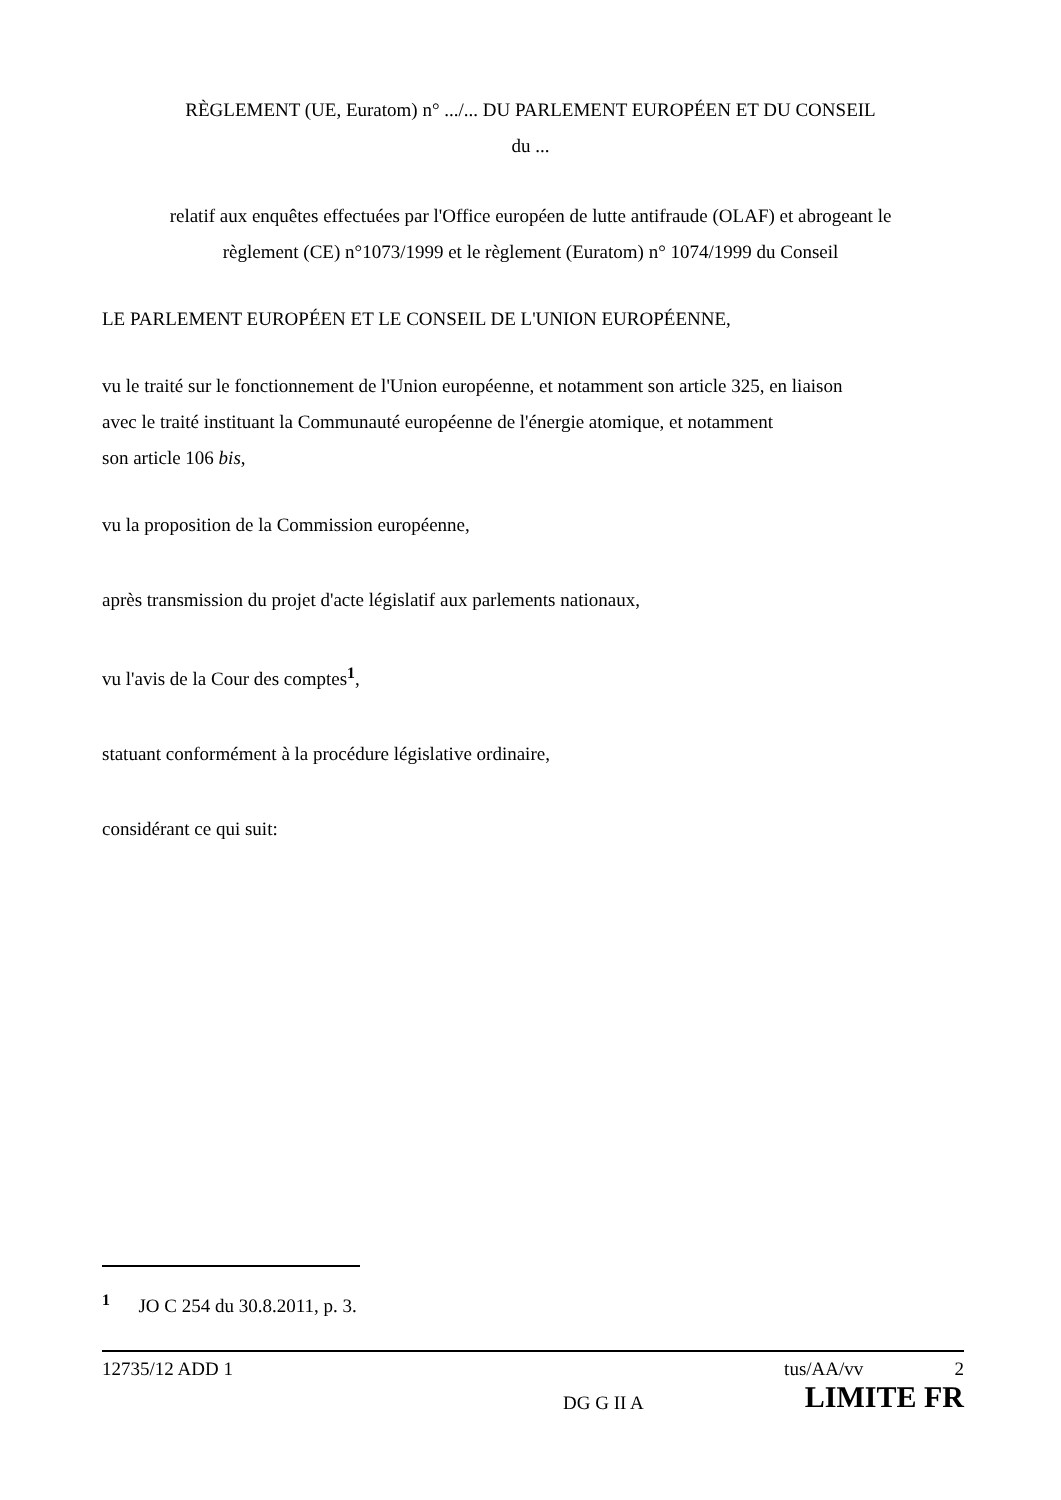RÈGLEMENT (UE, Euratom) n° .../... DU PARLEMENT EUROPÉEN ET DU CONSEIL
du ...
relatif aux enquêtes effectuées par l'Office européen de lutte antifraude (OLAF) et abrogeant le
règlement (CE) n°1073/1999 et le règlement (Euratom) n° 1074/1999 du Conseil
LE PARLEMENT EUROPÉEN ET LE CONSEIL DE L'UNION EUROPÉENNE,
vu le traité sur le fonctionnement de l'Union européenne, et notamment son article 325, en liaison
avec le traité instituant la Communauté européenne de l'énergie atomique, et notamment
son article 106 bis,
vu la proposition de la Commission européenne,
après transmission du projet d'acte législatif aux parlements nationaux,
vu l'avis de la Cour des comptes<sup>1</sup>,
statuant conformément à la procédure législative ordinaire,
considérant ce qui suit:
<sup>1</sup> JO C 254 du 30.8.2011, p. 3.
12735/12 ADD 1 tus/AA/vv 2
DG G II A LIMITE FR